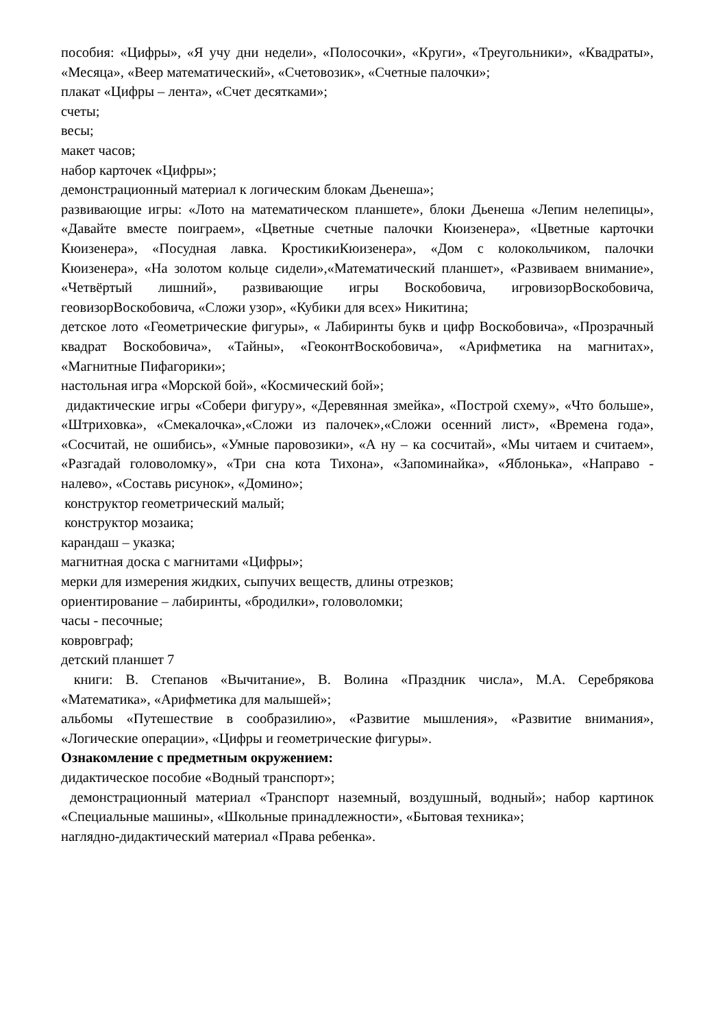пособия: «Цифры», «Я учу дни недели», «Полосочки», «Круги», «Треугольники», «Квадраты», «Месяца», «Веер математический», «Счетовозик», «Счетные палочки»;
плакат «Цифры – лента», «Счет десятками»;
счеты;
весы;
макет часов;
набор карточек «Цифры»;
демонстрационный материал к логическим блокам Дьенеша»;
развивающие игры: «Лото на математическом планшете», блоки Дьенеша «Лепим нелепицы», «Давайте вместе поиграем», «Цветные счетные палочки Кюизенера», «Цветные карточки Кюизенера», «Посудная лавка. КростикиКюизенера», «Дом с колокольчиком, палочки Кюизенера», «На золотом кольце сидели»,«Математический планшет», «Развиваем внимание», «Четвёртый лишний», развивающие игры Воскобовича, игровизорВоскобовича, геовизорВоскобовича, «Сложи узор», «Кубики для всех» Никитина;
детское лото «Геометрические фигуры», « Лабиринты букв и цифр Воскобовича», «Прозрачный квадрат Воскобовича», «Тайны», «ГеоконтВоскобовича», «Арифметика на магнитах», «Магнитные Пифагорики»;
настольная игра «Морской бой», «Космический бой»;
дидактические игры «Собери фигуру», «Деревянная змейка», «Построй схему», «Что больше», «Штриховка», «Смекалочка»,«Сложи из палочек»,«Сложи осенний лист», «Времена года», «Сосчитай, не ошибись», «Умные паровозики», «А ну – ка сосчитай», «Мы читаем и считаем», «Разгадай головоломку», «Три сна кота Тихона», «Запоминайка», «Яблонька», «Направо - налево», «Составь рисунок», «Домино»;
конструктор геометрический малый;
конструктор мозаика;
карандаш – указка;
магнитная доска с магнитами «Цифры»;
мерки для измерения жидких, сыпучих веществ, длины отрезков;
ориентирование – лабиринты, «бродилки», головоломки;
часы - песочные;
ковровграф;
детский планшет 7
книги: В. Степанов «Вычитание», В. Волина «Праздник числа», М.А. Серебрякова «Математика», «Арифметика для малышей»;
альбомы «Путешествие в сообразилию», «Развитие мышления», «Развитие внимания», «Логические операции», «Цифры и геометрические фигуры».
Ознакомление с предметным окружением:
дидактическое пособие «Водный транспорт»;
демонстрационный материал «Транспорт наземный, воздушный, водный»; набор картинок «Специальные машины», «Школьные принадлежности», «Бытовая техника»;
наглядно-дидактический материал «Права ребенка».